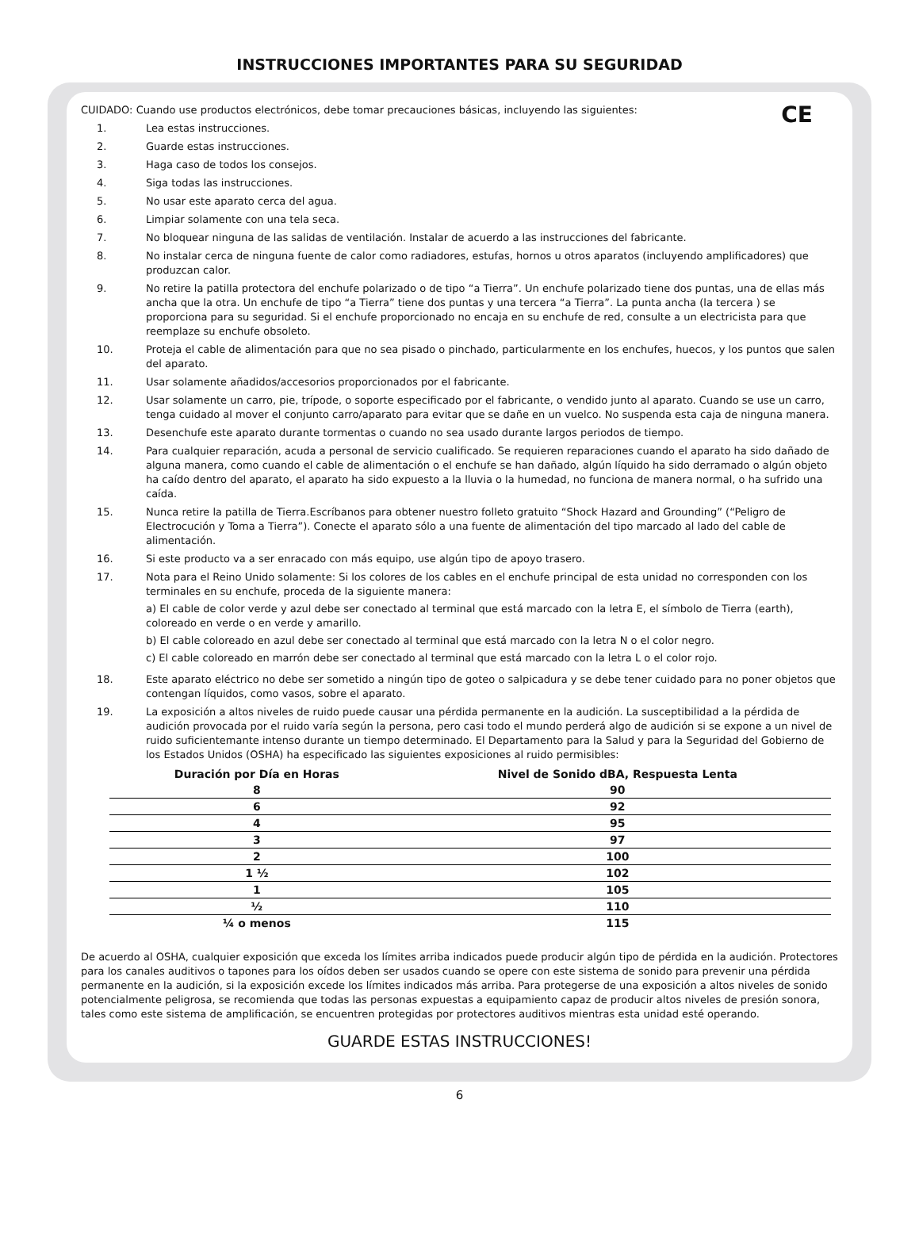INSTRUCCIONES IMPORTANTES PARA SU SEGURIDAD
CE
CUIDADO: Cuando use productos electrónicos, debe tomar precauciones básicas, incluyendo las siguientes:
1. Lea estas instrucciones.
2. Guarde estas instrucciones.
3. Haga caso de todos los consejos.
4. Siga todas las instrucciones.
5. No usar este aparato cerca del agua.
6. Limpiar solamente con una tela seca.
7. No bloquear ninguna de las salidas de ventilación. Instalar de acuerdo a las instrucciones del fabricante.
8. No instalar cerca de ninguna fuente de calor como radiadores, estufas, hornos u otros aparatos (incluyendo amplificadores) que produzcan calor.
9. No retire la patilla protectora del enchufe polarizado o de tipo “a Tierra”. Un enchufe polarizado tiene dos puntas, una de ellas más ancha que la otra. Un enchufe de tipo “a Tierra” tiene dos puntas y una tercera “a Tierra”. La punta ancha (la tercera ) se proporciona para su seguridad. Si el enchufe proporcionado no encaja en su enchufe de red, consulte a un electricista para que reemplaze su enchufe obsoleto.
10. Proteja el cable de alimentación para que no sea pisado o pinchado, particularmente en los enchufes, huecos, y los puntos que salen del aparato.
11. Usar solamente añadidos/accesorios proporcionados por el fabricante.
12. Usar solamente un carro, pie, trípode, o soporte especificado por el fabricante, o vendido junto al aparato. Cuando se use un carro, tenga cuidado al mover el conjunto carro/aparato para evitar que se dañe en un vuelco. No suspenda esta caja de ninguna manera.
13. Desenchufe este aparato durante tormentas o cuando no sea usado durante largos periodos de tiempo.
14. Para cualquier reparación, acuda a personal de servicio cualificado. Se requieren reparaciones cuando el aparato ha sido dañado de alguna manera, como cuando el cable de alimentación o el enchufe se han dañado, algún líquido ha sido derramado o algún objeto ha caído dentro del aparato, el aparato ha sido expuesto a la lluvia o la humedad, no funciona de manera normal, o ha sufrido una caída.
15. Nunca retire la patilla de Tierra.Escríbanos para obtener nuestro folleto gratuito “Shock Hazard and Grounding” (“Peligro de Electrocución y Toma a Tierra”). Conecte el aparato sólo a una fuente de alimentación del tipo marcado al lado del cable de alimentación.
16. Si este producto va a ser enracado con más equipo, use algún tipo de apoyo trasero.
17. Nota para el Reino Unido solamente: Si los colores de los cables en el enchufe principal de esta unidad no corresponden con los terminales en su enchufe, proceda de la siguiente manera:
a) El cable de color verde y azul debe ser conectado al terminal que está marcado con la letra E, el símbolo de Tierra (earth), coloreado en verde o en verde y amarillo.
b) El cable coloreado en azul debe ser conectado al terminal que está marcado con la letra N o el color negro.
c) El cable coloreado en marrón debe ser conectado al terminal que está marcado con la letra L o el color rojo.
18. Este aparato eléctrico no debe ser sometido a ningún tipo de goteo o salpicadura y se debe tener cuidado para no poner objetos que contengan líquidos, como vasos, sobre el aparato.
19. La exposición a altos niveles de ruido puede causar una pérdida permanente en la audición. La susceptibilidad a la pérdida de audición provocada por el ruido varía según la persona, pero casi todo el mundo perderá algo de audición si se expone a un nivel de ruido suficientemante intenso durante un tiempo determinado. El Departamento para la Salud y para la Seguridad del Gobierno de los Estados Unidos (OSHA) ha especificado las siguientes exposiciones al ruido permisibles:
| Duración por Día en Horas | Nivel de Sonido dBA, Respuesta Lenta |
| --- | --- |
| 8 | 90 |
| 6 | 92 |
| 4 | 95 |
| 3 | 97 |
| 2 | 100 |
| 1 ½ | 102 |
| 1 | 105 |
| ½ | 110 |
| ¼ o menos | 115 |
De acuerdo al OSHA, cualquier exposición que exceda los límites arriba indicados puede producir algún tipo de pérdida en la audición. Protectores para los canales auditivos o tapones para los oídos deben ser usados cuando se opere con este sistema de sonido para prevenir una pérdida permanente en la audición, si la exposición excede los límites indicados más arriba. Para protegerse de una exposición a altos niveles de sonido potencialmente peligrosa, se recomienda que todas las personas expuestas a equipamiento capaz de producir altos niveles de presión sonora, tales como este sistema de amplificación, se encuentren protegidas por protectores auditivos mientras esta unidad esté operando.
GUARDE ESTAS INSTRUCCIONES!
6